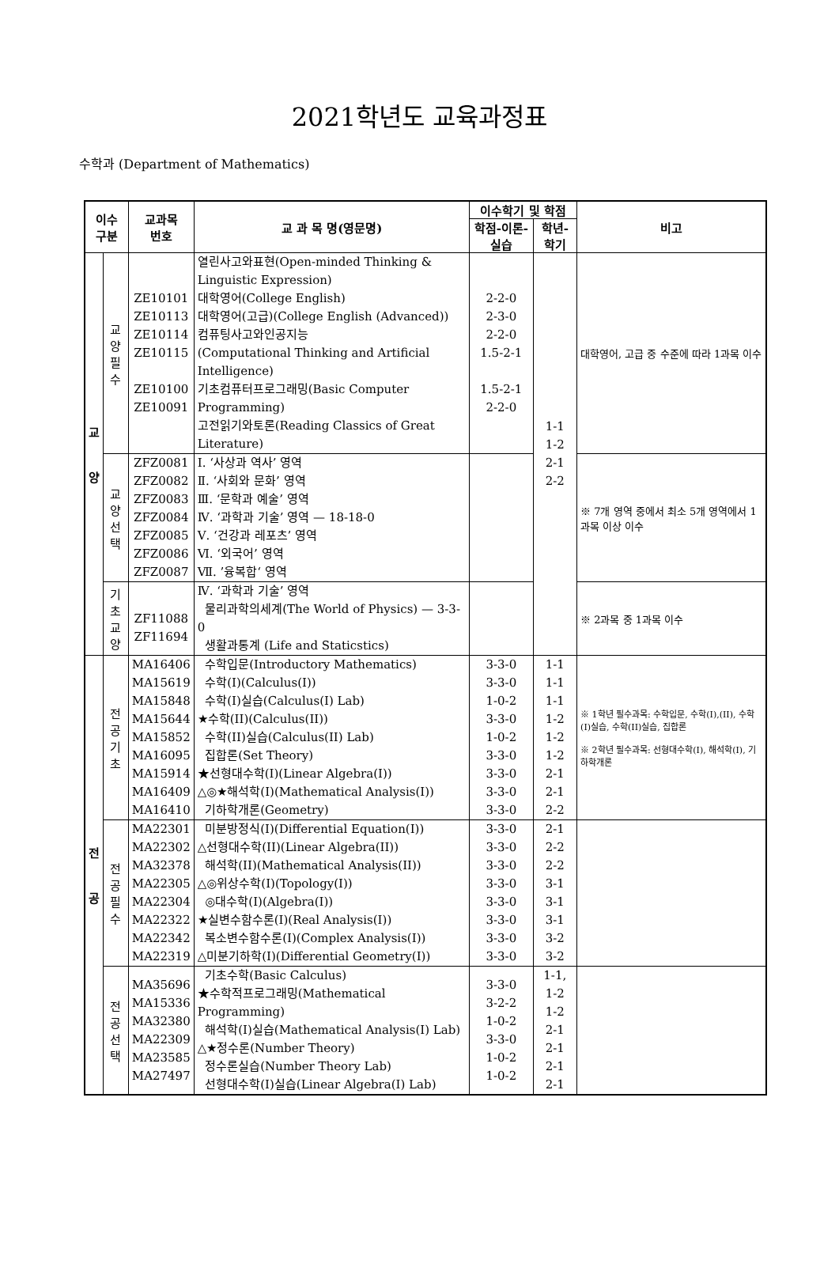2021학년도 교육과정표
수학과 (Department of Mathematics)
| 이수 구분 | | 교과목 번호 | 교 과 목 명(영문명) | 이수학기 및 학점 | | 비고 |
| --- | --- | --- | --- | --- | --- | --- |
| | | | | 학점-이론-실습 | 학년-학기 | |
| 교 양 | 교양 필수 | ZE10101 ZE10113 ZE10114 ZE10115 ZE10100 ZE10091 | 열린사고와표현(Open-minded Thinking & Linguistic Expression) 대학영어(College English) 대학영어(고급)(College English (Advanced)) 컴퓨팅사고와인공지능 (Computational Thinking and Artificial Intelligence) 기초컴퓨터프로그래밍(Basic Computer Programming) 고전읽기와토론(Reading Classics of Great Literature) | 2-2-0 2-3-0 2-2-0 1.5-2-1 1.5-2-1 2-2-0 | 1-1 1-2 2-1 2-2 | 대학영어, 고급 중 수준에 따라 1과목 이수 |
| | 교양 선택 | ZFZ0081 ZFZ0082 ZFZ0083 ZFZ0084 ZFZ0085 ZFZ0086 ZFZ0087 | Ⅰ. ‘사상과 역사’ 영역 Ⅱ. ‘사회와 문화’ 영역 Ⅲ. ‘문학과 예술’ 영역 Ⅳ. ‘과학과 기술’ 영역 — 18-18-0 Ⅴ. ‘건강과 레포츠’ 영역 Ⅵ. ‘외국어’ 영역 Ⅶ. ’융복합‘ 영역 | | | ※ 7개 영역 중에서 최소 5개 영역에서 1과목 이상 이수 |
| | 기초 교양 | ZF11088 ZF11694 | Ⅳ. ‘과학과 기술’ 영역 물리과학의세계(The World of Physics) — 3-3-0 생활과통계 (Life and Staticstics) | | | ※ 2과목 중 1과목 이수 |
| 전 공 | 전 공 기 초 | MA16406 MA15619 MA15848 MA15644 MA15852 MA16095 MA15914 MA16409 MA16410 | 수학입문(Introductory Mathematics) 수학(I)(Calculus(I)) 수학(I)실습(Calculus(I) Lab) ★수학(II)(Calculus(II)) 수학(II)실습(Calculus(II) Lab) 집합론(Set Theory) ★선형대수학(I)(Linear Algebra(I)) △◎★해석학(I)(Mathematical Analysis(I)) 기하학개론(Geometry) | 3-3-0 3-3-0 1-0-2 3-3-0 1-0-2 3-3-0 3-3-0 3-3-0 3-3-0 | 1-1 1-1 1-1 1-2 1-2 1-2 2-1 2-1 2-2 | ※ 1학년 필수과목: 수학입문, 수학(I),(II), 수학(I)실습, 수학(II)실습, 집합론 ※ 2학년 필수과목: 선형대수학(I), 해석학(I), 기하학개론 |
| | 전 공 필 수 | MA22301 MA22302 MA32378 MA22305 MA22304 MA22322 MA22342 MA22319 | 미분방정식(I)(Differential Equation(I)) △선형대수학(II)(Linear Algebra(II)) 해석학(II)(Mathematical Analysis(II)) △◎위상수학(I)(Topology(I)) ◎대수학(I)(Algebra(I)) ★실변수함수론(I)(Real Analysis(I)) 복소변수함수론(I)(Complex Analysis(I)) △미분기하학(I)(Differential Geometry(I)) | 3-3-0 3-3-0 3-3-0 3-3-0 3-3-0 3-3-0 3-3-0 3-3-0 | 2-1 2-2 2-2 3-1 3-1 3-1 3-2 3-2 | |
| | 전 공 선 택 | MA35696 MA15336 MA32380 MA22309 MA23585 MA27497 | 기초수학(Basic Calculus) ★수학적프로그래밍(Mathematical Programming) 해석학(I)실습(Mathematical Analysis(I) Lab) △★정수론(Number Theory) 정수론실습(Number Theory Lab) 선형대수학(I)실습(Linear Algebra(I) Lab) | 3-3-0 3-2-2 1-0-2 3-3-0 1-0-2 1-0-2 | 1-1, 1-2 1-2 2-1 2-1 2-1 2-1 | |